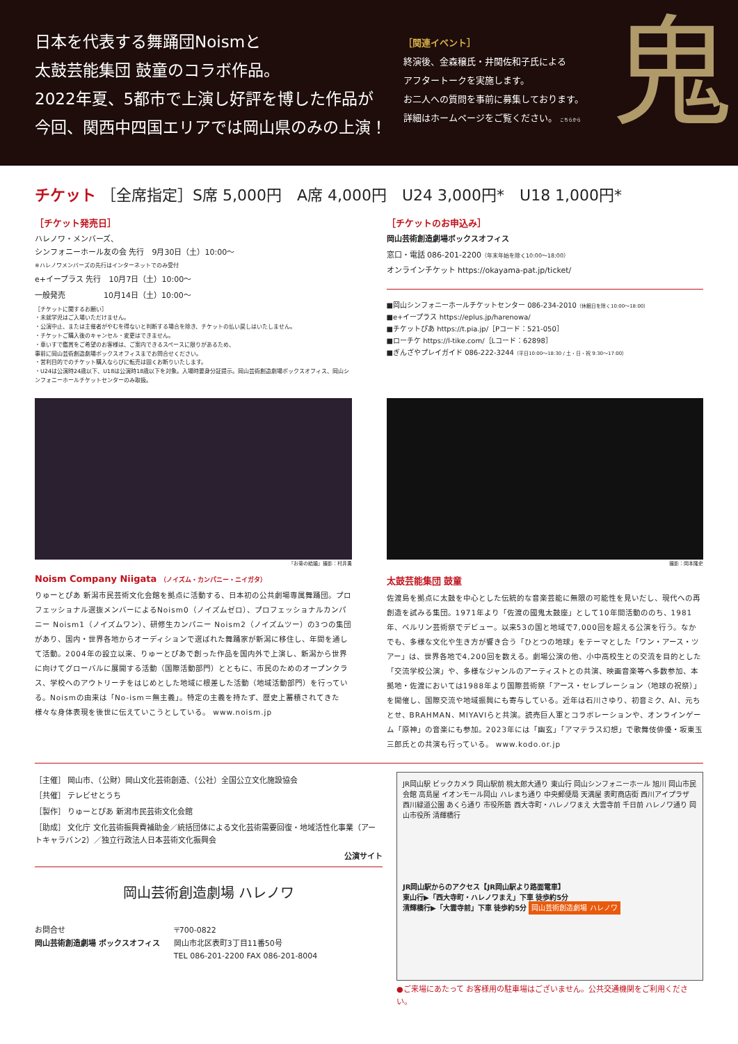日本を代表する舞踊団Noismと
太鼓芸能集団 鼓童のコラボ作品。
2022年夏、5都市で上演し好評を博した作品が
今回、関西中四国エリアでは岡山県のみの上演！
［関連イベント］
終演後、金森穣氏・井関佐和子氏による
アフタートークを実施します。
お二人への質問を事前に募集しております。
詳細はホームページをご覧ください。 こちらから
鬼
チケット ［全席指定］S席 5,000円　A席 4,000円　U24 3,000円*　U18 1,000円*
［チケット発売日］
ハレノワ・メンバーズ、
シンフォニーホール友の会 先行　9月30日（土）10:00～
※ハレノワメンバーズの先行はインターネットでのみ受付
e+イープラス 先行　10月7日（土）10:00～
一般発売　　　　　10月14日（土）10:00～
［チケットに関するお願い］
・未就学児はご入場いただけません。
・公演中止、または主催者がやむを得ないと判断する場合を除き、チケットの払い戻しはいたしません。
・チケットご購入後のキャンセル・変更はできません。
・車いすで鑑賞をご希望のお客様は、ご案内できるスペースに限りがあるため、
事前に岡山芸術創造劇場ボックスオフィスまでお問合せください。
・営利目的でのチケット購入ならびに転売は固くお断りいたします。
・U24は公演時24歳以下、U18は公演時18歳以下を対象。入場時要身分証提示。岡山芸術創造劇場ボックスオフィス、岡山シンフォニーホールチケットセンターのみ取扱。
［チケットのお申込み］
岡山芸術創造劇場ボックスオフィス
窓口・電話 086-201-2200（年末年始を除く10:00～18:00）
オンラインチケット https://okayama-pat.jp/ticket/
■岡山シンフォニーホールチケットセンター 086-234-2010（休館日を除く10:00～18:00）
■e+イープラス https://eplus.jp/harenowa/
■チケットぴあ https://t.pia.jp/［Pコード：521-050］
■ローチケ https://l-tike.com/［Lコード：62898］
■ぎんざやプレイガイド 086-222-3244（平日10:00～18:30 / 土・日・祝 9:30～17:00）
『お菊の結婚』撮影：村井勇
Noism Company Niigata （ノイズム・カンパニー・ニイガタ）
りゅーとぴあ 新潟市民芸術文化会館を拠点に活動する、日本初の公共劇場専属舞踊団。プロフェッショナル選抜メンバーによるNoism0（ノイズムゼロ）、プロフェッショナルカンパニー Noism1（ノイズムワン）、研修生カンパニー Noism2（ノイズムツー）の3つの集団があり、国内・世界各地からオーディションで選ばれた舞踊家が新潟に移住し、年間を通して活動。2004年の設立以来、りゅーとぴあで創った作品を国内外で上演し、新潟から世界に向けてグローバルに展開する活動（国際活動部門）とともに、市民のためのオープンクラス、学校へのアウトリーチをはじめとした地域に根差した活動（地域活動部門）を行っている。Noismの由来は「No-ism＝無主義」。特定の主義を持たず、歴史上蓄積されてきた様々な身体表現を後世に伝えていこうとしている。 www.noism.jp
撮影：岡本隆史
太鼓芸能集団 鼓童
佐渡島を拠点に太鼓を中心とした伝統的な音楽芸能に無限の可能性を見いだし、現代への再創造を試みる集団。1971年より「佐渡の國鬼太鼓座」として10年間活動ののち、1981年、ベルリン芸術祭でデビュー。以来53の国と地域で7,000回を超える公演を行う。なかでも、多様な文化や生き方が響き合う「ひとつの地球」をテーマとした「ワン・アース・ツアー」は、世界各地で4,200回を数える。劇場公演の他、小中高校生との交流を目的とした「交流学校公演」や、多様なジャンルのアーティストとの共演、映画音楽等へ多数参加、本拠地・佐渡においては1988年より国際芸術祭「アース・セレブレーション（地球の祝祭）」を開催し、国際交流や地域振興にも寄与している。近年は石川さゆり、初音ミク、AI、元ちとせ、BRAHMAN、MIYAVIらと共演。読売巨人軍とコラボレーションや、オンラインゲーム「原神」の音楽にも参加。2023年には「幽玄」「アマテラス幻想」で歌舞伎俳優・坂東玉三郎氏との共演も行っている。 www.kodo.or.jp
［主催］ 岡山市、（公財）岡山文化芸術創造、（公社）全国公立文化施設協会
［共催］ テレビせとうち
［製作］ りゅーとぴあ 新潟市民芸術文化会館
［助成］ 文化庁 文化芸術振興費補助金／統括団体による文化芸術需要回復・地域活性化事業（アートキャラバン2）／独立行政法人日本芸術文化振興会
公演サイト
岡山芸術創造劇場 ハレノワ
お問合せ
岡山芸術創造劇場 ボックスオフィス
〒700-0822
岡山市北区表町3丁目11番50号
TEL 086-201-2200 FAX 086-201-8004
JR岡山駅 ビックカメラ 岡山駅前 桃太郎大通り 東山行 岡山シンフォニーホール 旭川 岡山市民会館 高島屋 イオンモール岡山 ハレまち通り 中央郵便局 天満屋 表町商店街 西川アイプラザ 西川緑道公園 あくら通り 市役所筋 西大寺町・ハレノワまえ 大雲寺前 千日前 ハレノワ通り 岡山市役所 清輝橋行
JR岡山駅からのアクセス【JR岡山駅より路面電車】
東山行▶「西大寺町・ハレノワまえ」下車 徒歩約5分
清輝橋行▶「大雲寺前」下車 徒歩約5分 岡山芸術創造劇場 ハレノワ
●ご来場にあたって お客様用の駐車場はございません。公共交通機関をご利用ください。